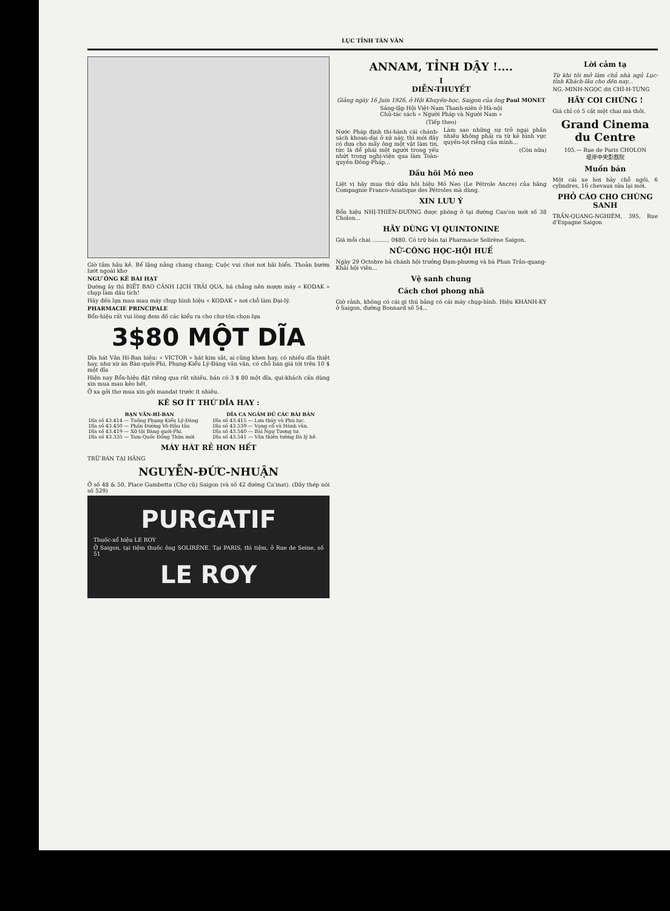LỤC TỈNH TÂN VĂN
Giờ tắm hầu kề. Bể lặng nắng chang chang; Cuộc vui chơi nơi bãi biển. Thoản bướm lướt ngoài khơ
NGƯ ÔNG KÊ BÀI HẠT
Dường ấy thì BIẾT BAO CẢNH LỊCH TRẢI QUA, há chẳng nên mượn máy « KODAK » chụp làm dấu tích!
Hãy đến lựa mau mau máy chụp hình hiệu « KODAK » nơi chỗ làm Đại-lý.
PHARMACIE PRINCIPALE
Bổn-hiệu rất vui lòng đem đồ các kiểu ra cho chư-tôn chọn lựa
3$80 MỘT DĨA
Dĩa hát Văn Hí-Ban hiệu: « VICTOR » hát kim sắt, ai cũng khen hay, có nhiều dĩa thiệt hay, như xừ án Bàn-quới-Phi, Phụng-Kiểu Lý-Đáng văn văn, có chỗ bán giá tới trên 10 $ một dĩa
Hiện nay Bổn-hiệu đặt riêng qua rất nhiều, bán có 3 $ 80 một dĩa, qui-khách cần dùng xin mua mau kẻo hết.
Ở xa gởi thơ mua xin gởi mandat trước ít nhiều.
KÊ SƠ ÍT THỨ DĨA HAY :
| BẠN VĂN-HÍ-BAN | DĨA CA NGÂM ĐỦ CÁC BÀI BẢN |
| --- | --- |
| Dĩa số 43.414 — Tuồng Phụng Kiểu Lý-Đáng | Dĩa số 43.415 — Lưu thủy và Phú lục. |
| Dĩa số 43.450 — Phấn Đường Võ-Hậu tâu | Dĩa số 43.539 — Vọng cổ và Hành vân. |
| Dĩa số 43.419 — Xữ tội Bàng quới-Phi. | Dĩa số 43.540 — Bài Ngự Tương tư. |
| Dĩa số 43.335 — Tam-Quốc Đồng Thừa mời | Dĩa số 43.541 — Văn thiên tường Bá lý hề. |
MÁY HÁT RẺ HƠN HẾT
TRỮ BÁN TẠI HÃNG
NGUYỄN-ĐỨC-NHUẬN
Ở số 48 & 50, Place Gambetta (Chợ cũ) Saigon (và số 42 đường Ca'inat). (Dây thép nói số 529)
PURGATIF
Thuốc-xổ hiệu LE ROY
Ở Saigon, tại tiệm thuốc ông SOLIRÈNE. Tại PARIS, thì tiệm, ở Rue de Seine, số 51
LE ROY
ANNAM, TỈNH DẬY !....
I
DIỄN-THUYẾT
Giảng ngày 16 Juin 1926, ở Hội Khuyến-học, Saigon của ông Paul MONET
Sáng-lập Hội Việt-Nam Thanh-niên ở Hà-nội
Chủ-tác sách « Người Pháp và Người Nam »
(Tiếp theo)
Nước Pháp định thi-hành cái chánh-sách khoan-dại ở xứ này, thì mới đây có đưa cho mấy ông một vật làm tin, tức là để phái một người trong yếu nhứt trong nghị-viện qua làm Toàn-quyền Đông-Pháp...
Làm sao những sự trở ngại phần nhiều không phải ra từ kẻ bình vực quyền-lợi riêng của mình...
(Còn nữa)
Dầu hôi Mỏ neo
Liệt vị hãy mua thứ dầu hôi hiệu Mỏ Neo (Le Pétrole Ancre) của hãng Compagnie Franco-Asiatique des Pétroles mà dùng.
XIN LƯU Ý
Bổn hiệu NHỊ-THIÊN-ĐƯỜNG được phòng ở tại đường Can'on mới số 38 Cholon...
HÃY DÙNG VỊ QUINTONINE
Giá mỗi chai .......... 0$80. Có trữ bán tại Pharmacie Solirène Saigon.
NỮ-CÔNG HỌC-HỘI HUẾ
Ngày 29 Octobre bà chánh hội trưởng Đạm-phương và bà Phan Trần-quang-Khải hội viên...
Vệ sanh chung
Cách chơi phong nhã
Giờ rảnh, không có cái gì thú bằng có cái máy chụp-hình. Hiệu KHÁNH-KÝ ở Saigon, đường Bonnard số 54...
Lời cảm tạ
Từ khi tôi mở làm chủ nhà ngủ Lục-tỉnh Khách-lâu cho đến nay...
NG.-MINH-NGỌC dit CHÍ-H-TỪNG
HÃY COI CHỪNG !
Giá chỉ có 5 cắt một chai mà thôi.
Grand Cinema du Centre
105.— Rue de Paris CHOLON
堤岸中央影戲院
Muốn bán
Một cái xe hơi bảy chỗ ngồi, 6 cylindres, 16 chevaux sửa lại mới.
PHỎ CÁO CHO CHÚNG SANH
TRẦN-QUANG-NGHIÊM, 395, Rue d'Espagne Saigon